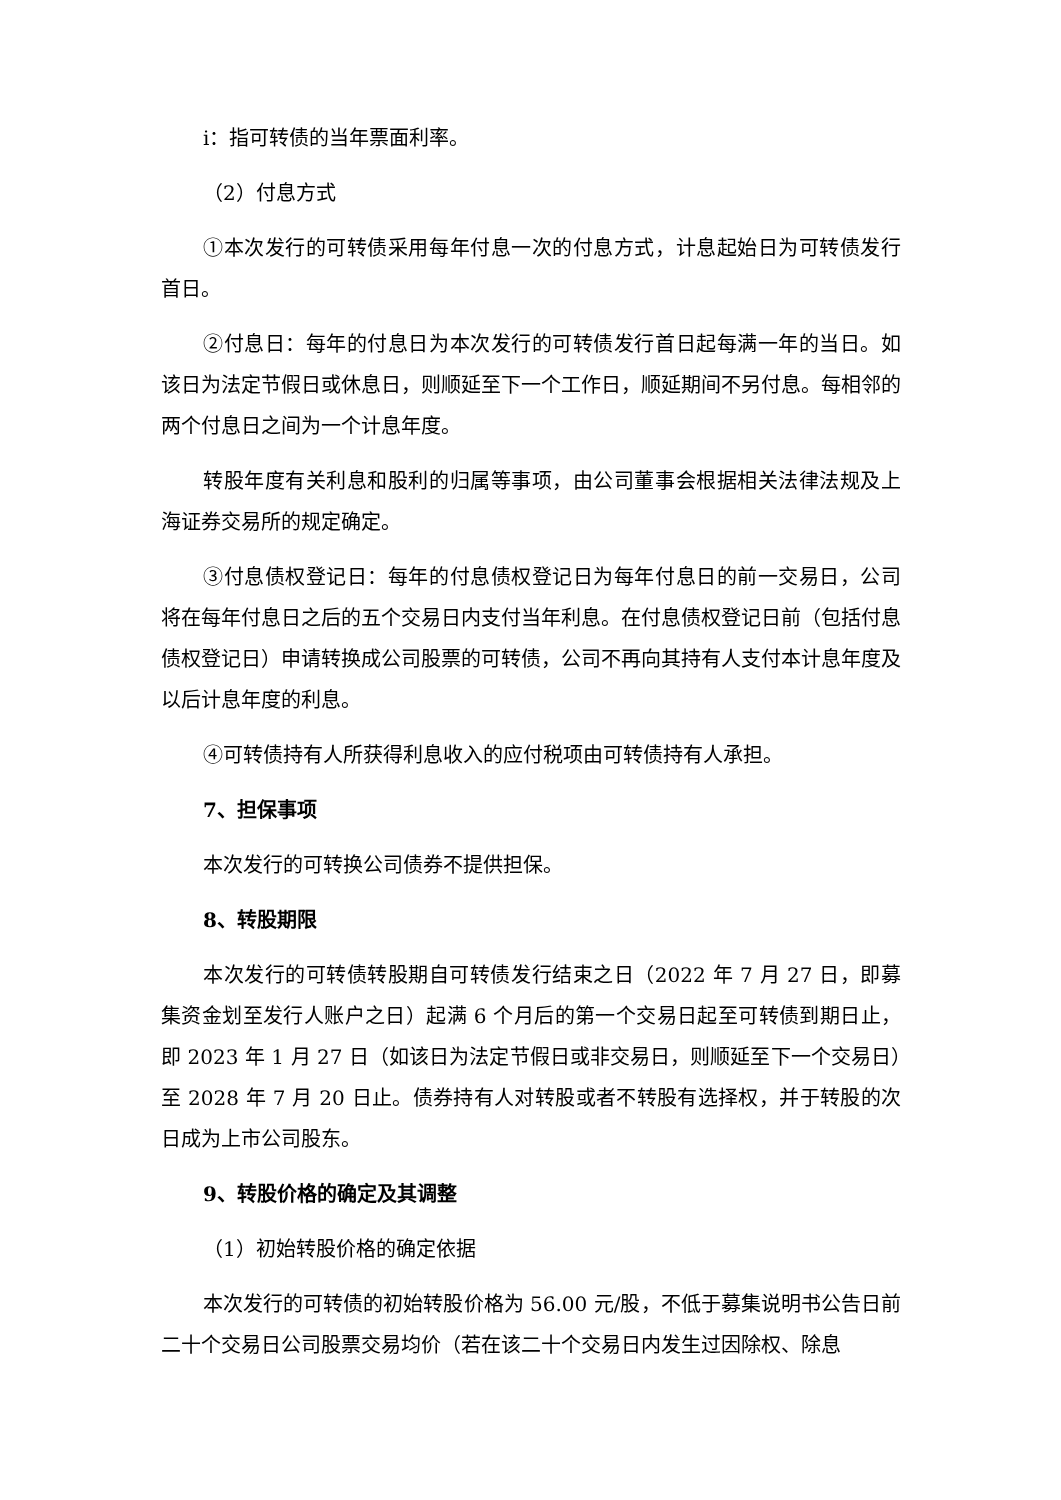i：指可转债的当年票面利率。
（2）付息方式
①本次发行的可转债采用每年付息一次的付息方式，计息起始日为可转债发行首日。
②付息日：每年的付息日为本次发行的可转债发行首日起每满一年的当日。如该日为法定节假日或休息日，则顺延至下一个工作日，顺延期间不另付息。每相邻的两个付息日之间为一个计息年度。
转股年度有关利息和股利的归属等事项，由公司董事会根据相关法律法规及上海证券交易所的规定确定。
③付息债权登记日：每年的付息债权登记日为每年付息日的前一交易日，公司将在每年付息日之后的五个交易日内支付当年利息。在付息债权登记日前（包括付息债权登记日）申请转换成公司股票的可转债，公司不再向其持有人支付本计息年度及以后计息年度的利息。
④可转债持有人所获得利息收入的应付税项由可转债持有人承担。
7、担保事项
本次发行的可转换公司债券不提供担保。
8、转股期限
本次发行的可转债转股期自可转债发行结束之日（2022 年 7 月 27 日，即募集资金划至发行人账户之日）起满 6 个月后的第一个交易日起至可转债到期日止，即 2023 年 1 月 27 日（如该日为法定节假日或非交易日，则顺延至下一个交易日）至 2028 年 7 月 20 日止。债券持有人对转股或者不转股有选择权，并于转股的次日成为上市公司股东。
9、转股价格的确定及其调整
（1）初始转股价格的确定依据
本次发行的可转债的初始转股价格为 56.00 元/股，不低于募集说明书公告日前二十个交易日公司股票交易均价（若在该二十个交易日内发生过因除权、除息